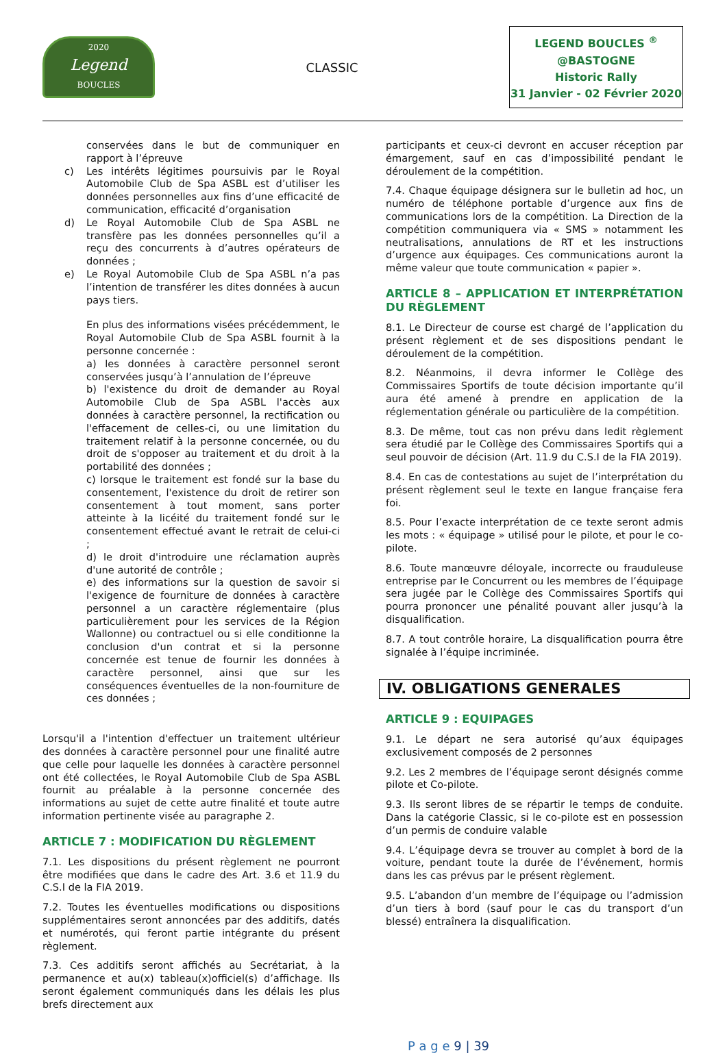2020
Legend
BOUCLES
CLASSIC
LEGEND BOUCLES <sup>®</sup>
@BASTOGNE
Historic Rally
31 Janvier - 02 Février 2020
conservées dans le but de communiquer en rapport à l’épreuve
c) Les intérêts légitimes poursuivis par le Royal Automobile Club de Spa ASBL est d’utiliser les données personnelles aux fins d’une efficacité de communication, efficacité d’organisation
d) Le Royal Automobile Club de Spa ASBL ne transfère pas les données personnelles qu’il a reçu des concurrents à d’autres opérateurs de données ;
e) Le Royal Automobile Club de Spa ASBL n’a pas l’intention de transférer les dites données à aucun pays tiers.
En plus des informations visées précédemment, le Royal Automobile Club de Spa ASBL fournit à la personne concernée :
a) les données à caractère personnel seront conservées jusqu’à l’annulation de l’épreuve
b) l'existence du droit de demander au Royal Automobile Club de Spa ASBL l'accès aux données à caractère personnel, la rectification ou l'effacement de celles-ci, ou une limitation du traitement relatif à la personne concernée, ou du droit de s'opposer au traitement et du droit à la portabilité des données ;
c) lorsque le traitement est fondé sur la base du consentement, l'existence du droit de retirer son consentement à tout moment, sans porter atteinte à la licéité du traitement fondé sur le consentement effectué avant le retrait de celui-ci ;
d) le droit d'introduire une réclamation auprès d'une autorité de contrôle ;
e) des informations sur la question de savoir si l'exigence de fourniture de données à caractère personnel a un caractère réglementaire (plus particulièrement pour les services de la Région Wallonne) ou contractuel ou si elle conditionne la conclusion d'un contrat et si la personne concernée est tenue de fournir les données à caractère personnel, ainsi que sur les conséquences éventuelles de la non-fourniture de ces données ;
Lorsqu'il a l'intention d'effectuer un traitement ultérieur des données à caractère personnel pour une finalité autre que celle pour laquelle les données à caractère personnel ont été collectées, le Royal Automobile Club de Spa ASBL fournit au préalable à la personne concernée des informations au sujet de cette autre finalité et toute autre information pertinente visée au paragraphe 2.
ARTICLE 7 : MODIFICATION DU RÈGLEMENT
7.1. Les dispositions du présent règlement ne pourront être modifiées que dans le cadre des Art. 3.6 et 11.9 du C.S.I de la FIA 2019.
7.2. Toutes les éventuelles modifications ou dispositions supplémentaires seront annoncées par des additifs, datés et numérotés, qui feront partie intégrante du présent règlement.
7.3. Ces additifs seront affichés au Secrétariat, à la permanence et au(x) tableau(x)officiel(s) d’affichage. Ils seront également communiqués dans les délais les plus brefs directement aux
participants et ceux-ci devront en accuser réception par émargement, sauf en cas d’impossibilité pendant le déroulement de la compétition.
7.4. Chaque équipage désignera sur le bulletin ad hoc, un numéro de téléphone portable d’urgence aux fins de communications lors de la compétition. La Direction de la compétition communiquera via « SMS » notamment les neutralisations, annulations de RT et les instructions d’urgence aux équipages. Ces communications auront la même valeur que toute communication « papier ».
ARTICLE 8 – APPLICATION ET INTERPRÉTATION DU RÈGLEMENT
8.1. Le Directeur de course est chargé de l’application du présent règlement et de ses dispositions pendant le déroulement de la compétition.
8.2. Néanmoins, il devra informer le Collège des Commissaires Sportifs de toute décision importante qu’il aura été amené à prendre en application de la réglementation générale ou particulière de la compétition.
8.3. De même, tout cas non prévu dans ledit règlement sera étudié par le Collège des Commissaires Sportifs qui a seul pouvoir de décision (Art. 11.9 du C.S.I de la FIA 2019).
8.4. En cas de contestations au sujet de l’interprétation du présent règlement seul le texte en langue française fera foi.
8.5. Pour l’exacte interprétation de ce texte seront admis les mots : « équipage » utilisé pour le pilote, et pour le co-pilote.
8.6. Toute manœuvre déloyale, incorrecte ou frauduleuse entreprise par le Concurrent ou les membres de l’équipage sera jugée par le Collège des Commissaires Sportifs qui pourra prononcer une pénalité pouvant aller jusqu’à la disqualification.
8.7. A tout contrôle horaire, La disqualification pourra être signalée à l’équipe incriminée.
IV. OBLIGATIONS GENERALES
ARTICLE 9 : EQUIPAGES
9.1. Le départ ne sera autorisé qu’aux équipages exclusivement composés de 2 personnes
9.2. Les 2 membres de l’équipage seront désignés comme pilote et Co-pilote.
9.3. Ils seront libres de se répartir le temps de conduite. Dans la catégorie Classic, si le co-pilote est en possession d’un permis de conduire valable
9.4. L’équipage devra se trouver au complet à bord de la voiture, pendant toute la durée de l’événement, hormis dans les cas prévus par le présent règlement.
9.5. L’abandon d’un membre de l’équipage ou l’admission d’un tiers à bord (sauf pour le cas du transport d’un blessé) entraînera la disqualification.
P a g e 9 | 39